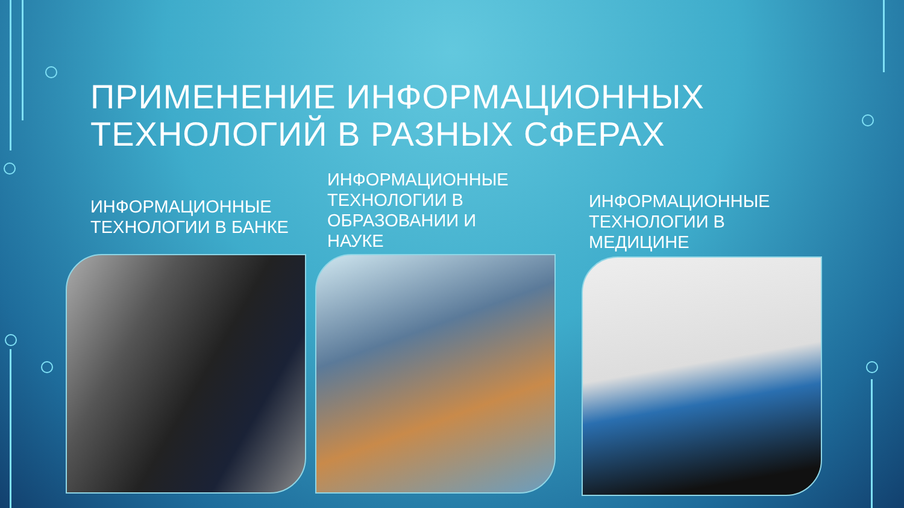ПРИМЕНЕНИЕ ИНФОРМАЦИОННЫХ
ТЕХНОЛОГИЙ В РАЗНЫХ СФЕРАХ
ИНФОРМАЦИОННЫЕ
ТЕХНОЛОГИИ В БАНКЕ
ИНФОРМАЦИОННЫЕ
ТЕХНОЛОГИИ В
ОБРАЗОВАНИИ И
НАУКЕ
ИНФОРМАЦИОННЫЕ
ТЕХНОЛОГИИ В
МЕДИЦИНЕ